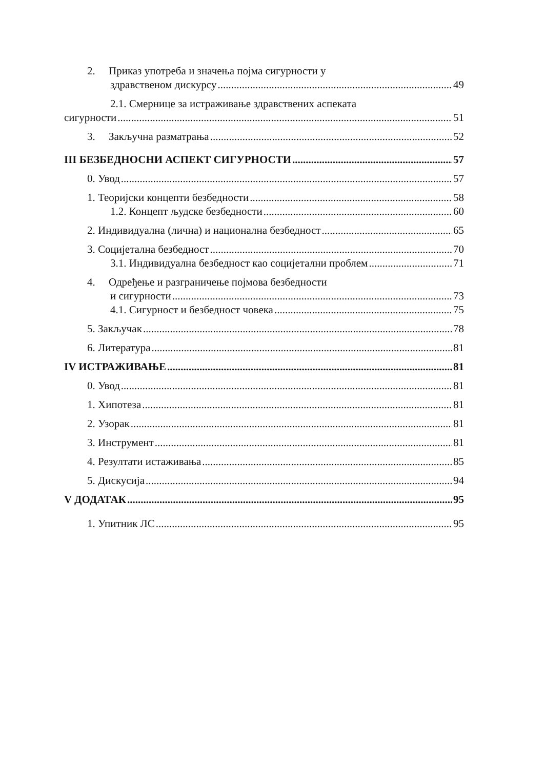2. Приказ употреба и значења појма сигурности у
здравственом дискурсу 49
2.1. Смернице за истраживање здравствених аспеката
сигурности 51
3. Закључна разматрања 52
III БЕЗБЕДНОСНИ АСПЕКТ СИГУРНОСТИ 57
0. Увод 57
1. Теоријски концепти безбедности 58
1.2. Концепт људске безбедности 60
2. Индивидуална (лична) и национална безбедност 65
3. Социјетална безбедност 70
3.1. Индивидуална безбедност као социјетални проблем 71
4. Одређење и разграничење појмова безбедности
и сигурности 73
4.1. Сигурност и безбедност човека 75
5. Закључак 78
6. Литература 81
IV ИСТРАЖИВАЊЕ 81
0. Увод 81
1. Хипотеза 81
2. Узорак 81
3. Инструмент 81
4. Резултати истаживања 85
5. Дискусија 94
V ДОДАТАК 95
1. Упитник ЛС 95